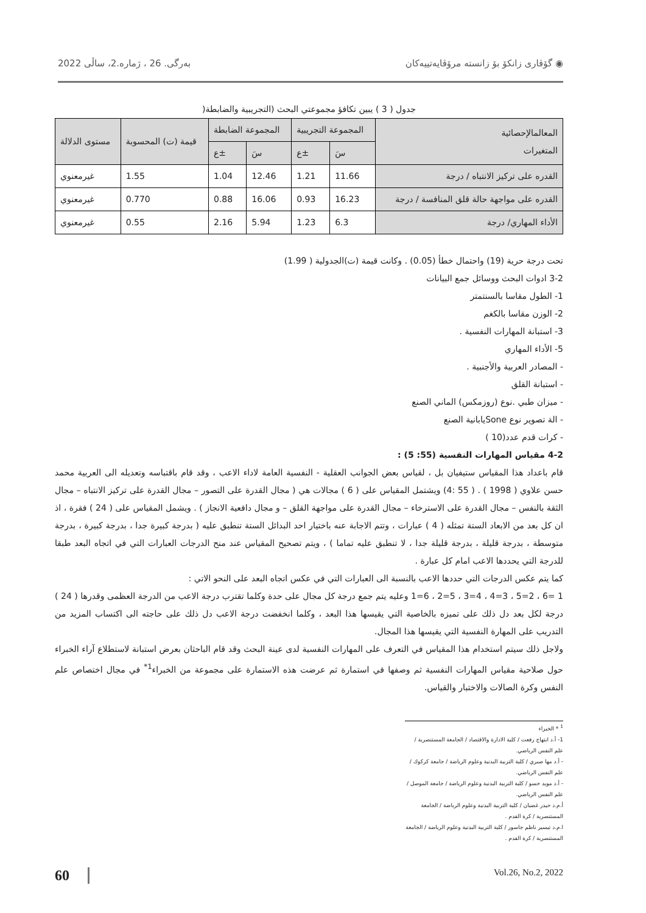2022 بەرگی. 26 ، ژمارە.2، ساڵی گۆڤاری زانکۆ بۆ زانستە مرۆڤایەتییەکان ◉
جدول ( 3 ) يبين تكافؤ مجموعتي البحث (التجريبية والضابطة(
| المعالمالإحصائية المتغيرات | المجموعة التجريبية | | المجموعة الضابطة | | قيمة (ت) المحسوبة | مستوى الدلالة |
| --- | --- | --- | --- | --- | --- | --- |
| | سَ | ±ع | سَ | ±ع | | |
| القدره على تركيز الانتباه / درجة | 11.66 | 1.21 | 12.46 | 1.04 | 1.55 | غيرمعنوي |
| القدره على مواجهة حالة قلق المنافسة / درجة | 16.23 | 0.93 | 16.06 | 0.88 | 0.770 | غيرمعنوي |
| الأداء المهاري/ درجة | 6.3 | 1.23 | 5.94 | 2.16 | 0.55 | غيرمعنوي |
تحت درجة حرية (19) واحتمال خطأ (0.05) . وكانت قيمة (ت)الجدولية ( 1.99)
3-2 ادوات البحث ووسائل جمع البيانات
1- الطول مقاسا بالسنتمتر
2- الوزن مقاسا بالكغم
3- استبانة المهارات النفسية .
5- الأداء المهاري
- المصادر العربية والأجنبية .
- استبانة القلق
- ميزان طبي .نوع (روزمكس) الماني الصنع
- الة تصوير نوع Soneيابانية الصنع
- كرات قدم عدد(10 )
4-2 مقياس المهارات النفسية (55: 5) :
قام باعداد هذا المقياس ستيفيان بل ، لقياس بعض الجوانب العقلية - النفسية العامة لاداء الاعب ، وقد قام باقتباسه وتعديله الى العربية محمد حسن علاوي ( 1998 ) . ( 55 :4) ويشتمل المقياس على ( 6 ) مجالات هي ( مجال القدرة على التصور – مجال القدرة على تركيز الانتباه – مجال الثقة بالنفس – مجال القدرة على الاسترخاء – مجال القدرة على مواجهة القلق – و مجال دافعية الانجاز ) . ويشمل المقياس على ( 24 ) فقرة ، اذ ان كل بعد من الابعاد الستة تمثله ( 4 ) عبارات ، وتتم الاجابة عنه باختيار احد البدائل الستة تنطبق عليه ( بدرجة كبيرة جدا ، بدرجة كبيرة ، بدرجة متوسطة ، بدرجة قليلة ، بدرجة قليلة جدا ، لا تنطبق عليه تماما ) ، ويتم تصحيح المقياس عند منح الدرجات العبارات التي في اتجاه البعد طبقا للدرجة التي يحددها الاعب امام كل عبارة .
كما يتم عكس الدرجات التي حددها الاعب بالنسبة الى العبارات التي في عكس اتجاه البعد على النحو الاتي :
1 =6 ، 2=5 ، 3=4 ، 4=3 ، 5=2 ، 6=1 وعليه يتم جمع درجة كل مجال على حدة وكلما تقترب درجة الاعب من الدرجة العظمى وقدرها ( 24 ) درجة لكل بعد دل ذلك على تميزه بالخاصية التي يقيسها هذا البعد ، وكلما انخفضت درجة الاعب دل ذلك على حاجته الى اكتساب المزيد من التدريب على المهارة النفسية التي يقيسها هذا المجال.
ولاجل ذلك سيتم استخدام هذا المقياس في التعرف على المهارات النفسية لدى عينة البحث وقد قام الباحثان بعرض استبانة لاستطلاع آراء الخبراء حول صلاحية مقياس المهارات النفسية ثم وصفها في استمارة ثم عرضت هذه الاستمارة على مجموعة من الخبراء<sup>1*</sup> في مجال اختصاص علم النفس وكرة الصالات والاختبار والقياس.
<sup>1</sup> * الخبراء
1- أ.د ابتهاج رفعت / كلية الادارة والاقتصاد / الجامعة المستنصرية / علم النفس الرياضي.
- أ.د مها صبري / كلية التربية البدنية وعلوم الرياضة / جامعة كركوك / علم النفس الرياضي.
- أ.د مويد حسو / كلية التربية البدنية وعلوم الرياضة / جامعة الموصل / علم النفس الرياضي.
أ.م.د حيدر غضبان / كلية التربية البدنية وعلوم الرياضة / الجامعة المستنصرية / كرة القدم .
ا.م.د تيسير ناظم جاسور / كلية التربية البدنية وعلوم الرياضة / الجامعة المستنصرية / كرة القدم .
60 Vol.26, No.2, 2022